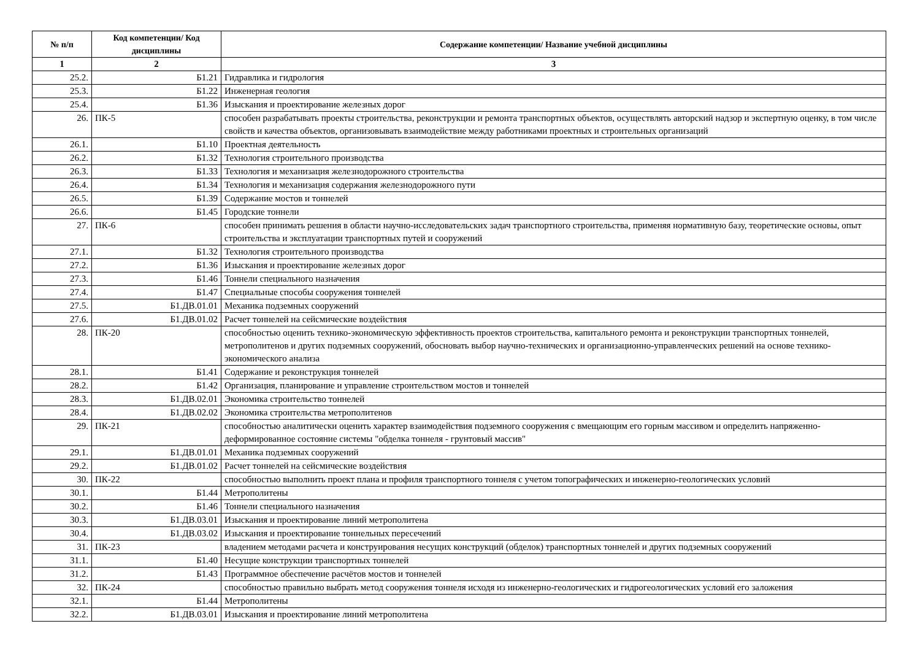| № п/п | Код компетенции/ Код дисциплины | Содержание компетенции/ Название учебной дисциплины |
| --- | --- | --- |
| 1 | 2 | 3 |
| 25.2. | Б1.21 | Гидравлика и гидрология |
| 25.3. | Б1.22 | Инженерная геология |
| 25.4. | Б1.36 | Изыскания и проектирование железных дорог |
| 26. | ПК-5 | способен разрабатывать проекты строительства, реконструкции и ремонта транспортных объектов, осуществлять авторский надзор и экспертную оценку, в том числе свойств и качества объектов, организовывать взаимодействие между работниками проектных и строительных организаций |
| 26.1. | Б1.10 | Проектная деятельность |
| 26.2. | Б1.32 | Технология строительного производства |
| 26.3. | Б1.33 | Технология и механизация железнодорожного строительства |
| 26.4. | Б1.34 | Технология и механизация содержания железнодорожного пути |
| 26.5. | Б1.39 | Содержание мостов и тоннелей |
| 26.6. | Б1.45 | Городские тоннели |
| 27. | ПК-6 | способен принимать решения в области научно-исследовательских задач транспортного строительства, применяя нормативную базу, теоретические основы, опыт строительства и эксплуатации транспортных путей и сооружений |
| 27.1. | Б1.32 | Технология строительного производства |
| 27.2. | Б1.36 | Изыскания и проектирование железных дорог |
| 27.3. | Б1.46 | Тоннели специального назначения |
| 27.4. | Б1.47 | Специальные способы сооружения тоннелей |
| 27.5. | Б1.ДВ.01.01 | Механика подземных сооружений |
| 27.6. | Б1.ДВ.01.02 | Расчет тоннелей на сейсмические воздействия |
| 28. | ПК-20 | способностью оценить технико-экономическую эффективность проектов строительства, капитального ремонта и реконструкции транспортных тоннелей, метрополитенов и других подземных сооружений, обосновать выбор научно-технических и организационно-управленческих решений на основе технико-экономического анализа |
| 28.1. | Б1.41 | Содержание и реконструкция тоннелей |
| 28.2. | Б1.42 | Организация, планирование и управление строительством мостов и тоннелей |
| 28.3. | Б1.ДВ.02.01 | Экономика строительство тоннелей |
| 28.4. | Б1.ДВ.02.02 | Экономика строительства метрополитенов |
| 29. | ПК-21 | способностью аналитически оценить характер взаимодействия подземного сооружения с вмещающим его горным массивом и определить напряженно-деформированное состояние системы "обделка тоннеля - грунтовый массив" |
| 29.1. | Б1.ДВ.01.01 | Механика подземных сооружений |
| 29.2. | Б1.ДВ.01.02 | Расчет тоннелей на сейсмические воздействия |
| 30. | ПК-22 | способностью выполнить проект плана и профиля транспортного тоннеля с учетом топографических и инженерно-геологических условий |
| 30.1. | Б1.44 | Метрополитены |
| 30.2. | Б1.46 | Тоннели специального назначения |
| 30.3. | Б1.ДВ.03.01 | Изыскания и проектирование линий метрополитена |
| 30.4. | Б1.ДВ.03.02 | Изыскания и проектирование тоннельных пересечений |
| 31. | ПК-23 | владением методами расчета и конструирования несущих конструкций (обделок) транспортных тоннелей и других подземных сооружений |
| 31.1. | Б1.40 | Несущие конструкции транспортных тоннелей |
| 31.2. | Б1.43 | Программное обеспечение расчётов мостов и тоннелей |
| 32. | ПК-24 | способностью правильно выбрать метод сооружения тоннеля исходя из инженерно-геологических и гидрогеологических условий его заложения |
| 32.1. | Б1.44 | Метрополитены |
| 32.2. | Б1.ДВ.03.01 | Изыскания и проектирование линий метрополитена |